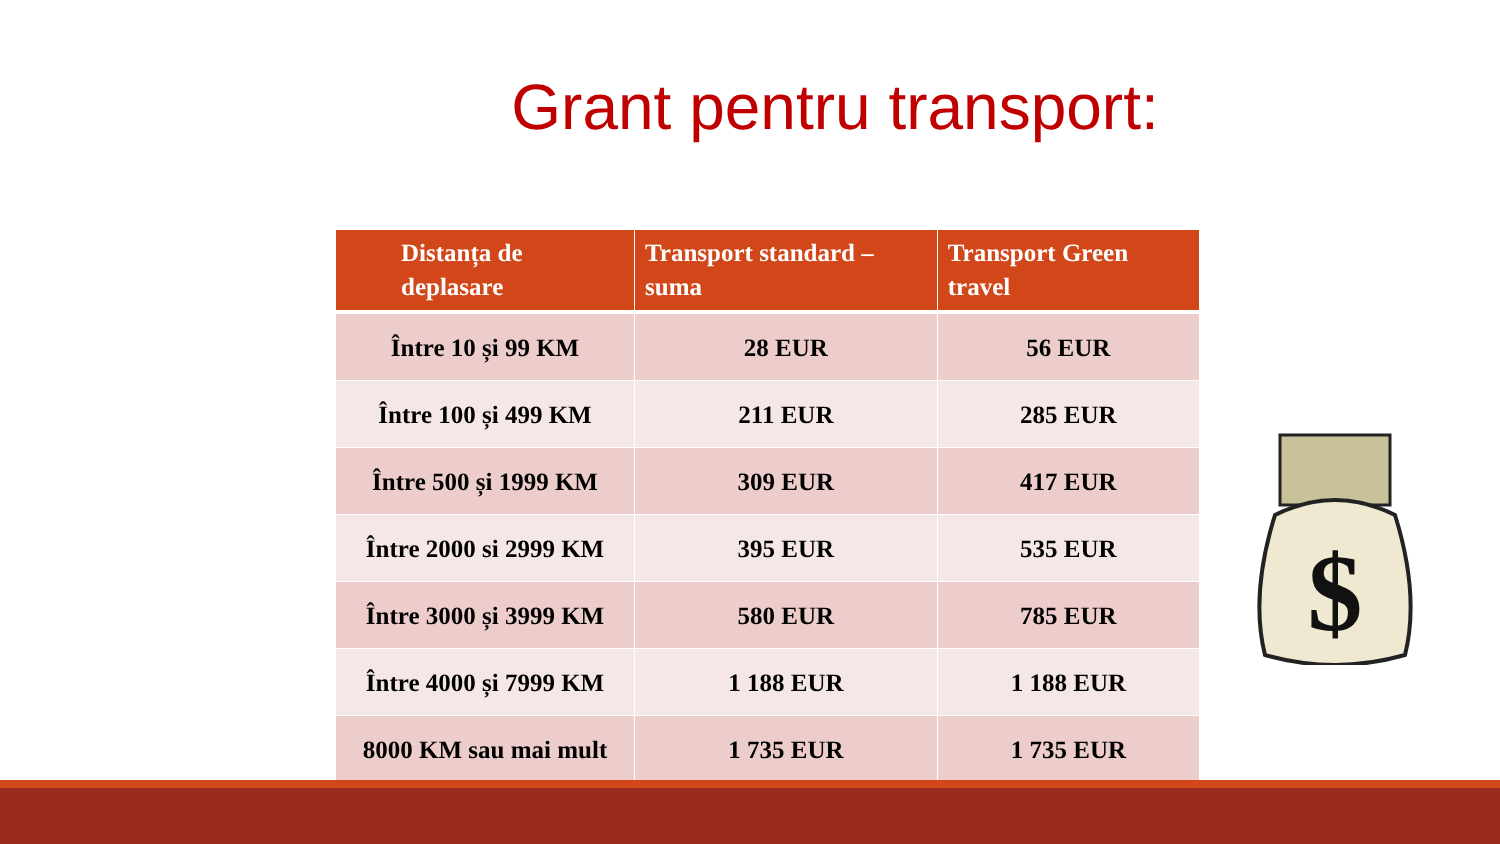Grant pentru transport:
| Distanța de deplasare | Transport standard – suma | Transport Green travel |
| --- | --- | --- |
| Între 10 și 99 KM | 28 EUR | 56 EUR |
| Între 100 și 499 KM | 211 EUR | 285 EUR |
| Între 500 și 1999 KM | 309 EUR | 417 EUR |
| Între 2000 si 2999 KM | 395 EUR | 535 EUR |
| Între 3000 și 3999 KM | 580 EUR | 785 EUR |
| Între 4000 și 7999 KM | 1 188 EUR | 1 188 EUR |
| 8000 KM sau mai mult | 1 735 EUR | 1 735 EUR |
$